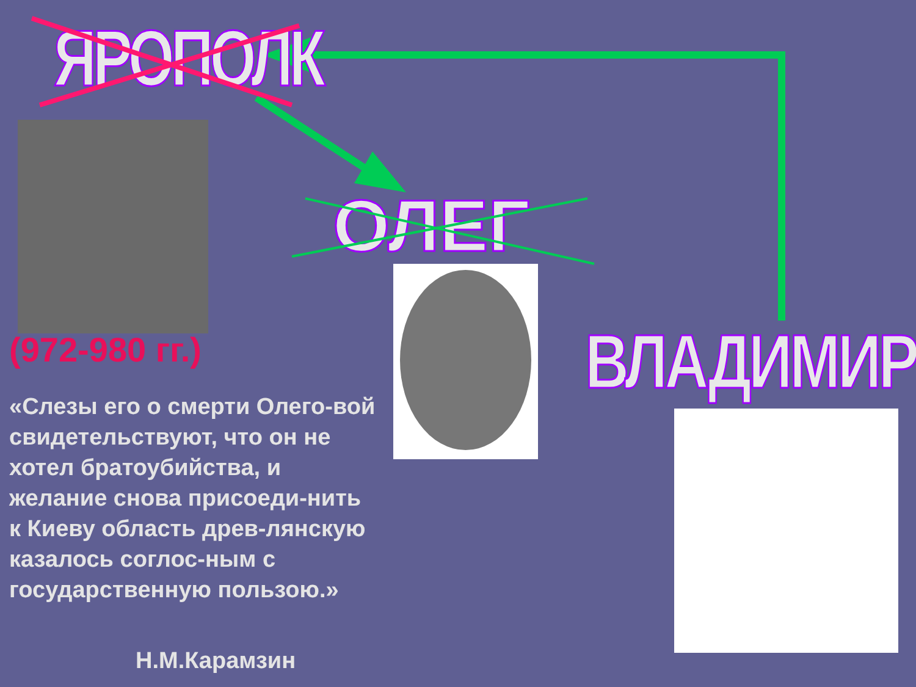ЯРОПОЛК
ОЛЕГ
ВЛАДИМИР
(972-980 гг.)
«Слезы его о смерти Олего-вой свидетельствуют, что он не хотел братоубийства, и желание снова присоеди-нить к Киеву область древ-лянскую казалось соглос-ным с государственную пользою.»
Н.М.Карамзин